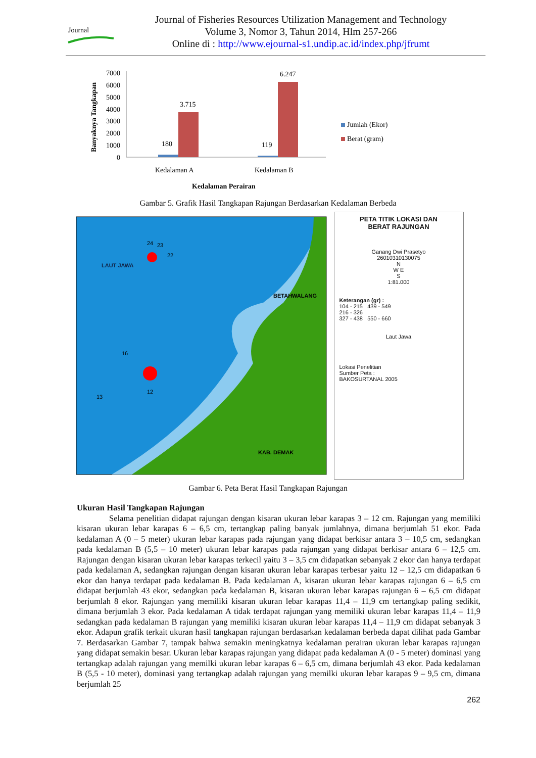Journal
Journal of Fisheries Resources Utilization Management and Technology
Volume 3, Nomor 3, Tahun 2014, Hlm 257-266
Online di : http://www.ejournal-s1.undip.ac.id/index.php/jfrumt
Banyaknya Tangkapan
7000
6000
5000
4000
3000
2000
1000
0
180
3.715
119
6.247
Kedalaman A
Kedalaman B
Kedalaman Perairan
Jumlah (Ekor)
Berat (gram)
Gambar 5. Grafik Hasil Tangkapan Rajungan Berdasarkan Kedalaman Berbeda
LAUT JAWA
BETAHWALANG
KAB. DEMAK
24
23
22
16
13
12
PETA TITIK LOKASI DAN
BERAT RAJUNGAN
Ganang Dwi Prasetyo
26010310130075
N
W E
S
1:81.000
Keterangan (gr) :
104 - 215 439 - 549
216 - 326
327 - 438 550 - 660
Laut Jawa
Lokasi Penelitian
Sumber Peta :
BAKOSURTANAL 2005
Gambar 6. Peta Berat Hasil Tangkapan Rajungan
Ukuran Hasil Tangkapan Rajungan
Selama penelitian didapat rajungan dengan kisaran ukuran lebar karapas 3 – 12 cm. Rajungan yang memiliki kisaran ukuran lebar karapas 6 – 6,5 cm, tertangkap paling banyak jumlahnya, dimana berjumlah 51 ekor. Pada kedalaman A (0 – 5 meter) ukuran lebar karapas pada rajungan yang didapat berkisar antara 3 – 10,5 cm, sedangkan pada kedalaman B (5,5 – 10 meter) ukuran lebar karapas pada rajungan yang didapat berkisar antara 6 – 12,5 cm. Rajungan dengan kisaran ukuran lebar karapas terkecil yaitu 3 – 3,5 cm didapatkan sebanyak 2 ekor dan hanya terdapat pada kedalaman A, sedangkan rajungan dengan kisaran ukuran lebar karapas terbesar yaitu 12 – 12,5 cm didapatkan 6 ekor dan hanya terdapat pada kedalaman B. Pada kedalaman A, kisaran ukuran lebar karapas rajungan 6 – 6,5 cm didapat berjumlah 43 ekor, sedangkan pada kedalaman B, kisaran ukuran lebar karapas rajungan 6 – 6,5 cm didapat berjumlah 8 ekor. Rajungan yang memiliki kisaran ukuran lebar karapas 11,4 – 11,9 cm tertangkap paling sedikit, dimana berjumlah 3 ekor. Pada kedalaman A tidak terdapat rajungan yang memiliki ukuran lebar karapas 11,4 – 11,9 sedangkan pada kedalaman B rajungan yang memiliki kisaran ukuran lebar karapas 11,4 – 11,9 cm didapat sebanyak 3 ekor. Adapun grafik terkait ukuran hasil tangkapan rajungan berdasarkan kedalaman berbeda dapat dilihat pada Gambar 7. Berdasarkan Gambar 7, tampak bahwa semakin meningkatnya kedalaman perairan ukuran lebar karapas rajungan yang didapat semakin besar. Ukuran lebar karapas rajungan yang didapat pada kedalaman A (0 - 5 meter) dominasi yang tertangkap adalah rajungan yang memilki ukuran lebar karapas 6 – 6,5 cm, dimana berjumlah 43 ekor. Pada kedalaman B (5,5 - 10 meter), dominasi yang tertangkap adalah rajungan yang memilki ukuran lebar karapas 9 – 9,5 cm, dimana berjumlah 25
262